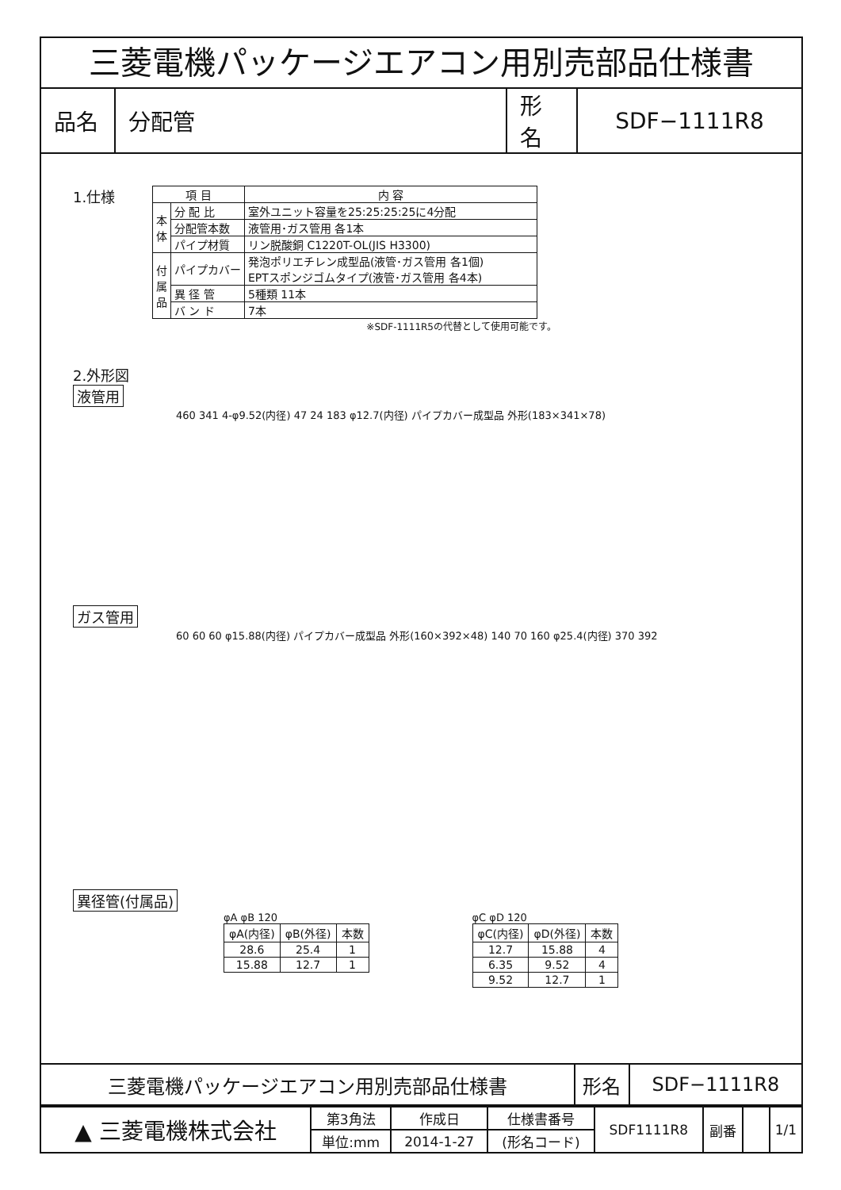三菱電機パッケージエアコン用別売部品仕様書
| 品名 | 分配管 | 形名 | SDF−1111R8 |
1.仕様
| 項 目 | | 内 容 |
| 本 体 | 分 配 比 | 室外ユニット容量を25:25:25:25に4分配 |
| | 分配管本数 | 液管用･ガス管用 各1本 |
| | パイプ材質 | リン脱酸銅 C1220T-OL(JIS H3300) |
| 付 属 品 | パイプカバー | 発泡ポリエチレン成型品(液管･ガス管用 各1個) EPTスポンジゴムタイプ(液管･ガス管用 各4本) |
| | 異 径 管 | 5種類 11本 |
| | バ ン ド | 7本 |
※SDF-1111R5の代替として使用可能です。
2.外形図
液管用
460 341 4-φ9.52(内径) 47 24 183 φ12.7(内径) パイプカバー成型品 外形(183×341×78)
ガス管用
60 60 60 φ15.88(内径) パイプカバー成型品 外形(160×392×48) 140 70 160 φ25.4(内径) 370 392
異径管(付属品)
φA φB 120
| φA(内径) | φB(外径) | 本数 |
| 28.6 | 25.4 | 1 |
| 15.88 | 12.7 | 1 |
φC φD 120
| φC(内径) | φD(外径) | 本数 |
| 12.7 | 15.88 | 4 |
| 6.35 | 9.52 | 4 |
| 9.52 | 12.7 | 1 |
| 三菱電機パッケージエアコン用別売部品仕様書 | 形名 | SDF−1111R8 |
| ▲ 三菱電機株式会社 | 第3角法 | 作成日 | 仕様書番号 | SDF1111R8 | 副番 | | 1/1 |
| | 単位:mm | 2014-1-27 | (形名コード) | | | | |